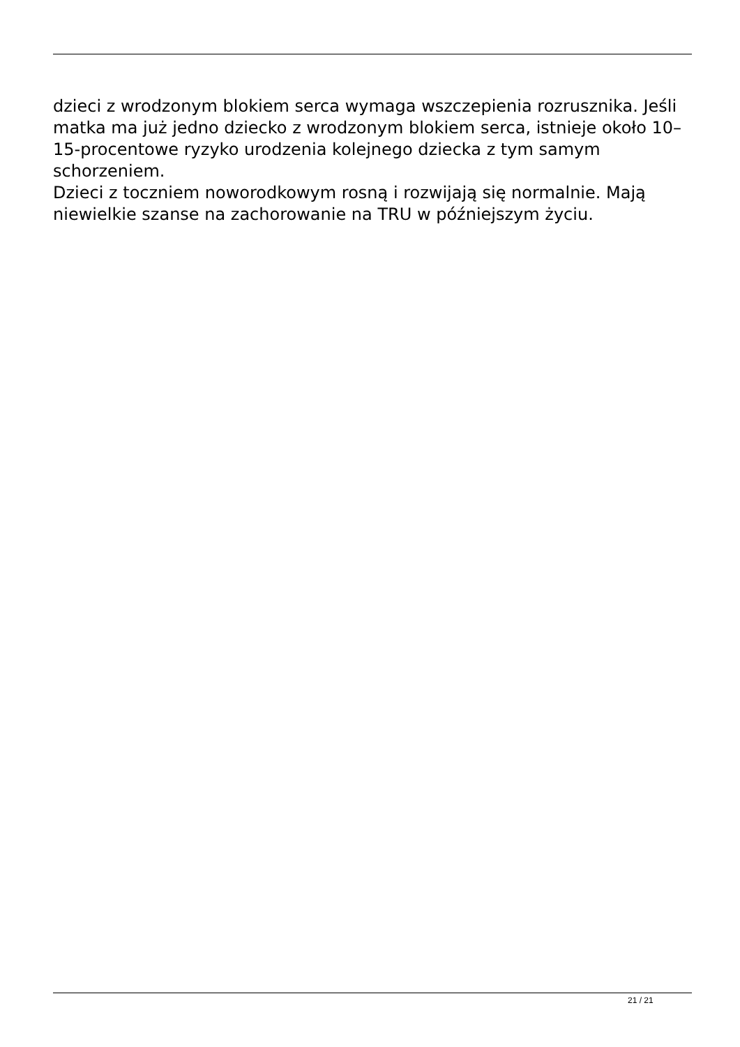dzieci z wrodzonym blokiem serca wymaga wszczepienia rozrusznika. Jeśli matka ma już jedno dziecko z wrodzonym blokiem serca, istnieje około 10–15-procentowe ryzyko urodzenia kolejnego dziecka z tym samym schorzeniem.
Dzieci z toczniem noworodkowym rosną i rozwijają się normalnie. Mają niewielkie szanse na zachorowanie na TRU w późniejszym życiu.
21 / 21